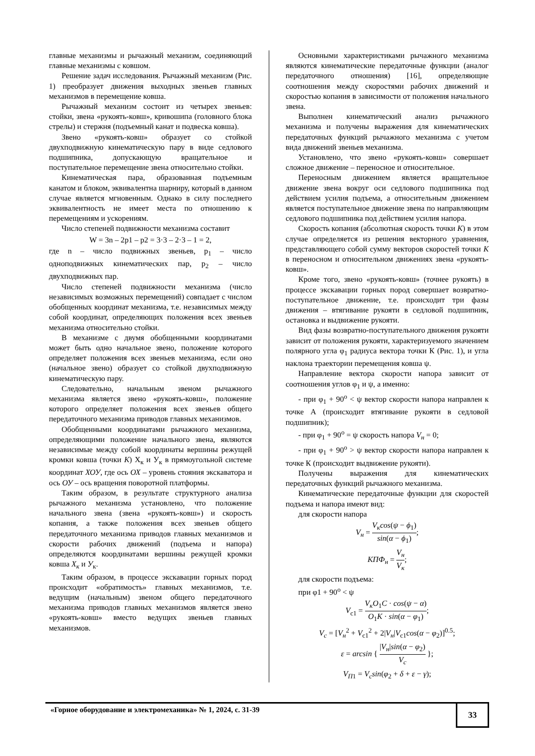главные механизмы и рычажный механизм, соединяющий главные механизмы с ковшом.
Решение задач исследования. Рычажный механизм (Рис. 1) преобразует движения выходных звеньев главных механизмов в перемещение ковша.
Рычажный механизм состоит из четырех звеньев: стойки, звена «рукоять-ковш», кривошипа (головного блока стрелы) и стержня (подъемный канат и подвеска ковша).
Звено «рукоять-ковш» образует со стойкой двухподвижную кинематическую пару в виде седлового подшипника, допускающую вращательное и поступательное перемещение звена относительно стойки.
Кинематическая пара, образованная подъемным канатом и блоком, эквивалентна шарниру, который в данном случае является мгновенным. Однако в силу последнего эквивалентность не имеет места по отношению к перемещениям и ускорениям.
Число степеней подвижности механизма составит
W = 3n – 2p1 – p2 = 3·3 – 2·3 – 1 = 2,
где n – число подвижных звеньев, p<sub>1</sub> – число одноподвижных кинематических пар, p<sub>2</sub> – число двухподвижных пар.
Число степеней подвижности механизма (число независимых возможных перемещений) совпадает с числом обобщенных координат механизма, т.е. независимых между собой координат, определяющих положения всех звеньев механизма относительно стойки.
В механизме с двумя обобщенными координатами может быть одно начальное звено, положение которого определяет положения всех звеньев механизма, если оно (начальное звено) образует со стойкой двухподвижную кинематическую пару.
Следовательно, начальным звеном рычажного механизма является звено «рукоять-ковш», положение которого определяет положения всех звеньев общего передаточного механизма приводов главных механизмов.
Обобщенными координатами рычажного механизма, определяющими положение начального звена, являются независимые между собой координаты вершины режущей кромки ковша (точки К) Х<sub>к</sub> и У<sub>к</sub> в прямоугольной системе координат ХОУ, где ось ОХ – уровень стояния экскаватора и ось ОУ – ось вращения поворотной платформы.
Таким образом, в результате структурного анализа рычажного механизма установлено, что положение начального звена (звена «рукоять-ковш») и скорость копания, а также положения всех звеньев общего передаточного механизма приводов главных механизмов и скорости рабочих движений (подъема и напора) определяются координатами вершины режущей кромки ковша Х<sub>к</sub> и У<sub>к</sub>.
Таким образом, в процессе экскавации горных пород происходит «обратимость» главных механизмов, т.е. ведущим (начальным) звеном общего передаточного механизма приводов главных механизмов является звено «рукоять-ковш» вместо ведущих звеньев главных механизмов.
Основными характеристиками рычажного механизма являются кинематические передаточные функции (аналог передаточного отношения) [16], определяющие соотношения между скоростями рабочих движений и скоростью копания в зависимости от положения начального звена.
Выполнен кинематический анализ рычажного механизма и получены выражения для кинематических передаточных функций рычажного механизма с учетом вида движений звеньев механизма.
Установлено, что звено «рукоять-ковш» совершает сложное движение – переносное и относительное.
Переносным движением является вращательное движение звена вокруг оси седлового подшипника под действием усилия подъема, а относительным движением является поступательное движение звена по направляющим седлового подшипника под действием усилия напора.
Скорость копания (абсолютная скорость точки К) в этом случае определяется из решения векторного уравнения, представляющего собой сумму векторов скоростей точки К в переносном и относительном движениях звена «рукоять-ковш».
Кроме того, звено «рукоять-ковш» (точнее рукоять) в процессе экскавации горных пород совершает возвратно-поступательное движение, т.е. происходит три фазы движения – втягивание рукояти в седловой подшипник, остановка и выдвижение рукояти.
Вид фазы возвратно-поступательного движения рукояти зависит от положения рукояти, характеризуемого значением полярного угла φ<sub>1</sub> радиуса вектора точки К (Рис. 1), и угла наклона траектории перемещения ковша ψ.
Направление вектора скорости напора зависит от соотношения углов φ<sub>1</sub> и ψ, а именно:
- при φ<sub>1</sub> + 90<sup>о</sup> < ψ вектор скорости напора направлен к точке А (происходит втягивание рукояти в седловой подшипник);
- при φ<sub>1</sub> + 90<sup>о</sup> = ψ скорость напора V<sub>н</sub> = 0;
- при φ<sub>1</sub> + 90<sup>о</sup> > ψ вектор скорости напора направлен к точке К (происходит выдвижение рукояти).
Получены выражения для кинематических передаточных функций рычажного механизма.
Кинематические передаточные функции для скоростей подъема и напора имеют вид:
для скорости напора
V<sub>н</sub> = V<sub>к</sub>cos(ψ − ϕ<sub>1</sub>) sin(α − ϕ<sub>1</sub>);
КПФ<sub>н</sub> = V<sub>н</sub> V<sub>к</sub>;
для скорости подъема:
при φ1 + 90<sup>о</sup> < ψ
V<sub>c1</sub> = V<sub>к</sub>O<sub>1</sub>C · cos(ψ − α) O<sub>1</sub>K · sin(α − φ<sub>1</sub>);
V<sub>c</sub> = [V<sub>н</sub><sup>2</sup> + V<sub>c1</sub><sup>2</sup> + 2|V<sub>н</sub>|V<sub>c1</sub>cos(α − φ<sub>2</sub>)]<sup>0.5</sup>;
ε = arcsin { |V<sub>н</sub>|sin(α − φ<sub>2</sub>) V<sub>c</sub> };
V<sub>П</sub><sub>1</sub> = V<sub>c</sub>sin(φ<sub>2</sub> + δ + ε − γ);
«Горное оборудование и электромеханика» № 1, 2024, с. 31-39
33